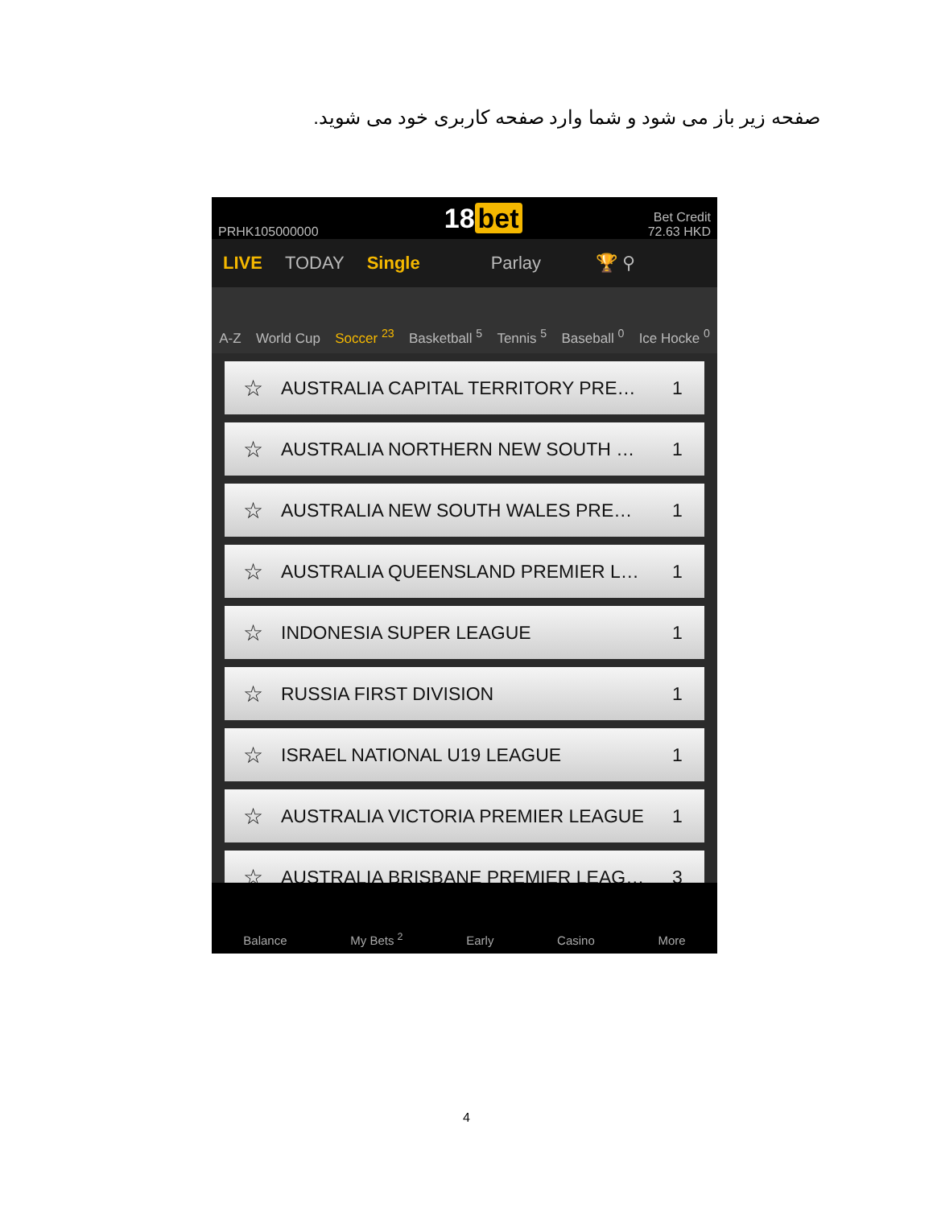صفحه زیر باز می شود و شما وارد صفحه کاربری خود می شوید.
PRHK105000000
18 bet
Bet Credit
72.63 HKD
LIVE TODAY Single Parlay 🏆 ⚲
A-Z
World Cup
Soccer <sup>23</sup>
Basketball <sup>5</sup>
Tennis <sup>5</sup>
Baseball <sup>0</sup>
Ice Hocke <sup>0</sup>
☆
AUSTRALIA CAPITAL TERRITORY PRE…
1
☆
AUSTRALIA NORTHERN NEW SOUTH … 1
☆
AUSTRALIA NEW SOUTH WALES PRE… 1
☆
AUSTRALIA QUEENSLAND PREMIER L…
1
☆
INDONESIA SUPER LEAGUE 1
☆
RUSSIA FIRST DIVISION 1
☆
ISRAEL NATIONAL U19 LEAGUE 1
☆
AUSTRALIA VICTORIA PREMIER LEAGUE
1
☆
AUSTRALIA BRISBANE PREMIER LEAG…
3
Balance
My Bets <sup>2</sup>
Early
Casino
More
4